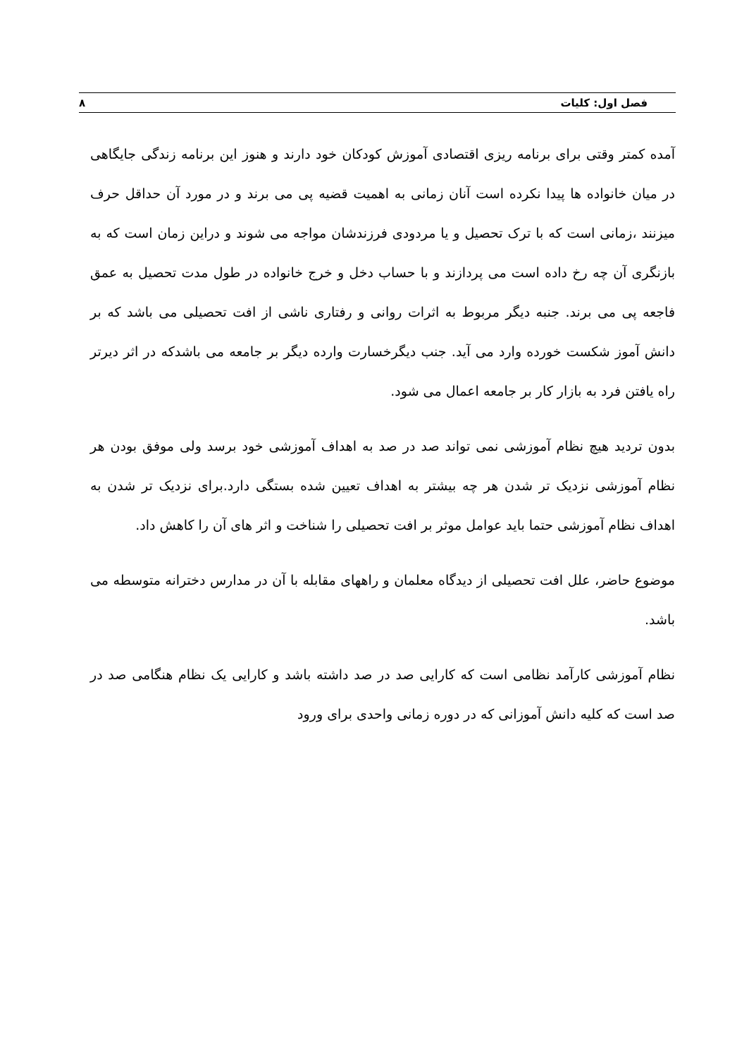فصل اول: کلیات ۸
آمده کمتر وقتی برای برنامه ریزی اقتصادی آموزش کودکان خود دارند و هنوز این برنامه زندگی جایگاهی در میان خانواده ها پیدا نکرده است آنان زمانی به اهمیت قضیه پی می برند و در مورد آن حداقل حرف میزنند ،زمانی است که با ترک تحصیل و یا مردودی فرزندشان مواجه می شوند و دراین زمان است که به بازنگری آن چه رخ داده است می پردازند و با حساب دخل و خرج خانواده در طول مدت تحصیل به عمق فاجعه پی می برند. جنبه دیگر مربوط به اثرات روانی و رفتاری ناشی از افت تحصیلی می باشد که بر دانش آموز شکست خورده وارد می آید. جنب دیگرخسارت وارده دیگر بر جامعه می باشدکه در اثر دیرتر راه یافتن فرد به بازار کار بر جامعه اعمال می شود.
بدون تردید هیچ نظام آموزشی نمی تواند صد در صد به اهداف آموزشی خود برسد ولی موفق بودن هر نظام آموزشی نزدیک تر شدن هر چه بیشتر به اهداف تعیین شده بستگی دارد.برای نزدیک تر شدن به اهداف نظام آموزشی حتما باید عوامل موثر بر افت تحصیلی را شناخت و اثر های آن را کاهش داد.
موضوع حاضر، علل افت تحصیلی از دیدگاه معلمان و راههای مقابله با آن در مدارس دخترانه متوسطه می باشد.
نظام آموزشی کارآمد نظامی است که کارایی صد در صد داشته باشد و کارایی یک نظام هنگامی صد در صد است که کلیه دانش آموزانی که در دوره زمانی واحدی برای ورود